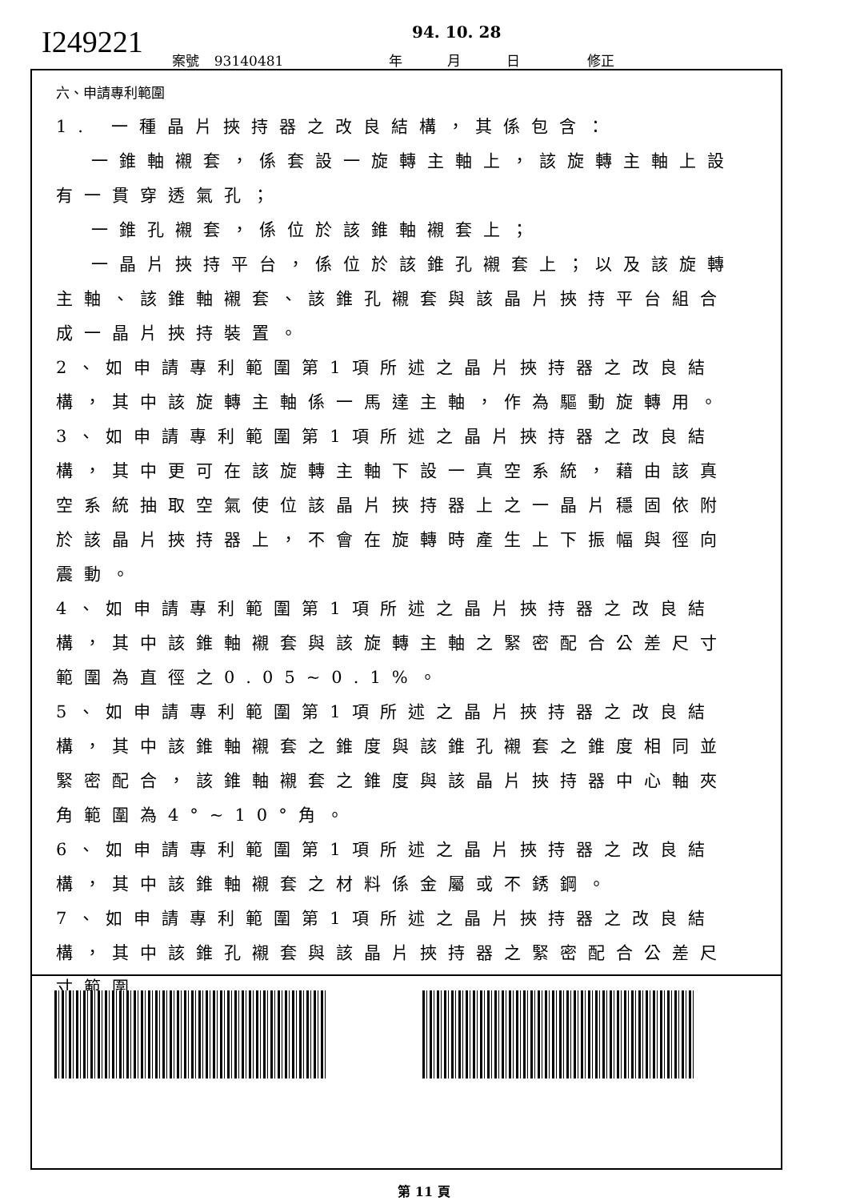I249221 94. 10. 28
案號 93140481 年 月 日 修正
六、申請專利範圍
1. 一種晶片挾持器之改良結構，其係包含：
一錐軸襯套，係套設一旋轉主軸上，該旋轉主軸上設有一貫穿透氣孔；
一錐孔襯套，係位於該錐軸襯套上；
一晶片挾持平台，係位於該錐孔襯套上；以及該旋轉主軸、該錐軸襯套、該錐孔襯套與該晶片挾持平台組合成一晶片挾持裝置。
2、如申請專利範圍第1項所述之晶片挾持器之改良結構，其中該旋轉主軸係一馬達主軸，作為驅動旋轉用。
3、如申請專利範圍第1項所述之晶片挾持器之改良結構，其中更可在該旋轉主軸下設一真空系統，藉由該真空系統抽取空氣使位該晶片挾持器上之一晶片穩固依附於該晶片挾持器上，不會在旋轉時產生上下振幅與徑向震動。
4、如申請專利範圍第1項所述之晶片挾持器之改良結構，其中該錐軸襯套與該旋轉主軸之緊密配合公差尺寸範圍為直徑之0.05~0.1%。
5、如申請專利範圍第1項所述之晶片挾持器之改良結構，其中該錐軸襯套之錐度與該錐孔襯套之錐度相同並緊密配合，該錐軸襯套之錐度與該晶片挾持器中心軸夾角範圍為4°~10°角。
6、如申請專利範圍第1項所述之晶片挾持器之改良結構，其中該錐軸襯套之材料係金屬或不銹鋼。
7、如申請專利範圍第1項所述之晶片挾持器之改良結構，其中該錐孔襯套與該晶片挾持器之緊密配合公差尺寸範圍
第 11 頁